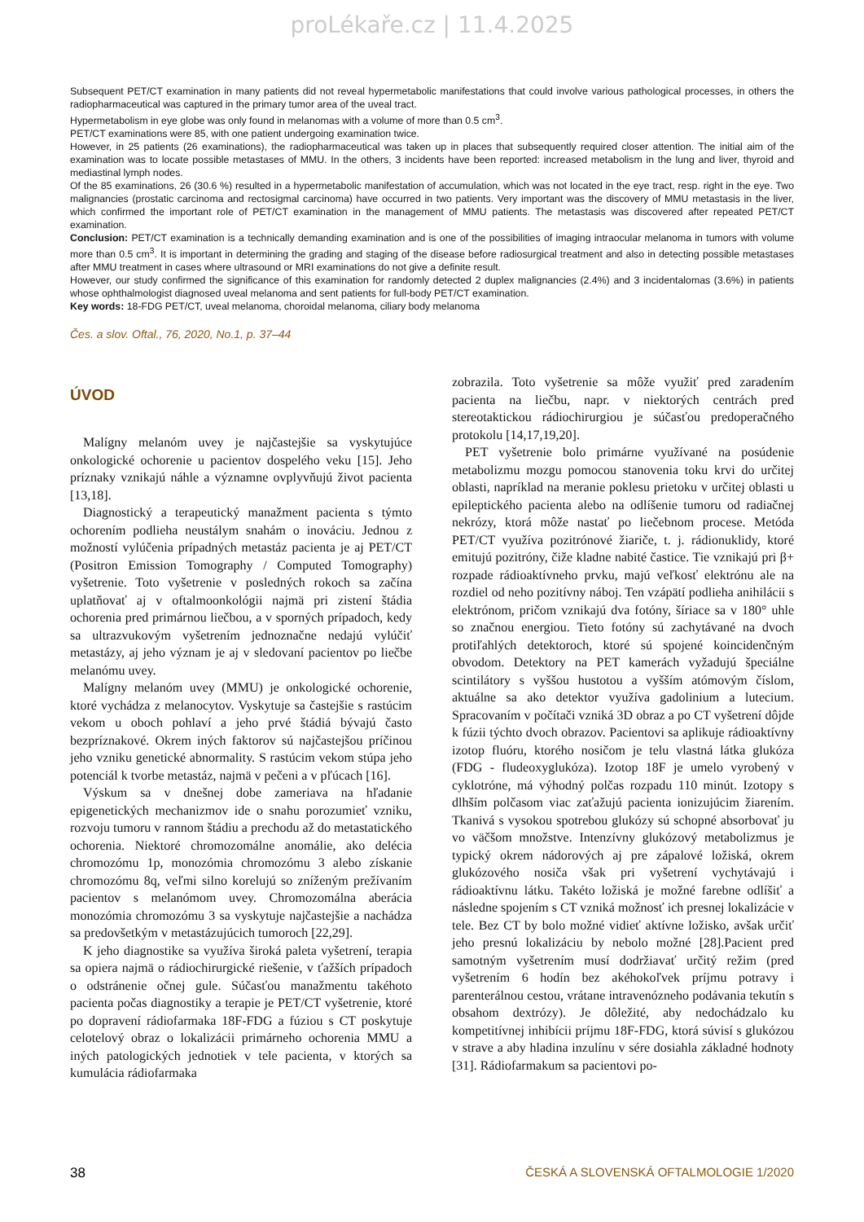proLékaře.cz | 11.4.2025
Subsequent PET/CT examination in many patients did not reveal hypermetabolic manifestations that could involve various pathological processes, in others the radiopharmaceutical was captured in the primary tumor area of the uveal tract.
Hypermetabolism in eye globe was only found in melanomas with a volume of more than 0.5 cm<sup>3</sup>.
PET/CT examinations were 85, with one patient undergoing examination twice.
However, in 25 patients (26 examinations), the radiopharmaceutical was taken up in places that subsequently required closer attention. The initial aim of the examination was to locate possible metastases of MMU. In the others, 3 incidents have been reported: increased metabolism in the lung and liver, thyroid and mediastinal lymph nodes.
Of the 85 examinations, 26 (30.6 %) resulted in a hypermetabolic manifestation of accumulation, which was not located in the eye tract, resp. right in the eye. Two malignancies (prostatic carcinoma and rectosigmal carcinoma) have occurred in two patients. Very important was the discovery of MMU metastasis in the liver, which confirmed the important role of PET/CT examination in the management of MMU patients. The metastasis was discovered after repeated PET/CT examination.
Conclusion: PET/CT examination is a technically demanding examination and is one of the possibilities of imaging intraocular melanoma in tumors with volume more than 0.5 cm<sup>3</sup>. It is important in determining the grading and staging of the disease before radiosurgical treatment and also in detecting possible metastases after MMU treatment in cases where ultrasound or MRI examinations do not give a definite result.
However, our study confirmed the significance of this examination for randomly detected 2 duplex malignancies (2.4%) and 3 incidentalomas (3.6%) in patients whose ophthalmologist diagnosed uveal melanoma and sent patients for full-body PET/CT examination.
Key words: 18-FDG PET/CT, uveal melanoma, choroidal melanoma, ciliary body melanoma
Čes. a slov. Oftal., 76, 2020, No.1, p. 37–44
ÚVOD
Malígny melanóm uvey je najčastejšie sa vyskytujúce onkologické ochorenie u pacientov dospelého veku [15]. Jeho príznaky vznikajú náhle a významne ovplyvňujú život pacienta [13,18].
Diagnostický a terapeutický manažment pacienta s týmto ochorením podlieha neustálym snahám o inováciu. Jednou z možností vylúčenia prípadných metastáz pacienta je aj PET/CT (Positron Emission Tomography / Computed Tomography) vyšetrenie. Toto vyšetrenie v posledných rokoch sa začína uplatňovať aj v oftalmoonkológii najmä pri zistení štádia ochorenia pred primárnou liečbou, a v sporných prípadoch, kedy sa ultrazvukovým vyšetrením jednoznačne nedajú vylúčiť metastázy, aj jeho význam je aj v sledovaní pacientov po liečbe melanómu uvey.
Malígny melanóm uvey (MMU) je onkologické ochorenie, ktoré vychádza z melanocytov. Vyskytuje sa častejšie s rastúcim vekom u oboch pohlaví a jeho prvé štádiá bývajú často bezpríznakové. Okrem iných faktorov sú najčastejšou príčinou jeho vzniku genetické abnormality. S rastúcim vekom stúpa jeho potenciál k tvorbe metastáz, najmä v pečeni a v pľúcach [16].
Výskum sa v dnešnej dobe zameriava na hľadanie epigenetických mechanizmov ide o snahu porozumieť vzniku, rozvoju tumoru v rannom štádiu a prechodu až do metastatického ochorenia. Niektoré chromozomálne anomálie, ako delécia chromozómu 1p, monozómia chromozómu 3 alebo získanie chromozómu 8q, veľmi silno korelujú so zníženým prežívaním pacientov s melanómom uvey. Chromozomálna aberácia monozómia chromozómu 3 sa vyskytuje najčastejšie a nachádza sa predovšetkým v metastázujúcich tumoroch [22,29].
K jeho diagnostike sa využíva široká paleta vyšetrení, terapia sa opiera najmä o rádiochirurgické riešenie, v ťažších prípadoch o odstránenie očnej gule. Súčasťou manažmentu takéhoto pacienta počas diagnostiky a terapie je PET/CT vyšetrenie, ktoré po dopravení rádiofarmaka 18F-FDG a fúziou s CT poskytuje celotelový obraz o lokalizácii primárneho ochorenia MMU a iných patologických jednotiek v tele pacienta, v ktorých sa kumulácia rádiofarmaka
zobrazila. Toto vyšetrenie sa môže využiť pred zaradením pacienta na liečbu, napr. v niektorých centrách pred stereotaktickou rádiochirurgiou je súčasťou predoperačného protokolu [14,17,19,20].
PET vyšetrenie bolo primárne využívané na posúdenie metabolizmu mozgu pomocou stanovenia toku krvi do určitej oblasti, napríklad na meranie poklesu prietoku v určitej oblasti u epileptického pacienta alebo na odlíšenie tumoru od radiačnej nekrózy, ktorá môže nastať po liečebnom procese. Metóda PET/CT využíva pozitrónové žiariče, t. j. rádionuklidy, ktoré emitujú pozitróny, čiže kladne nabité častice. Tie vznikajú pri β+ rozpade rádioaktívneho prvku, majú veľkosť elektrónu ale na rozdiel od neho pozitívny náboj. Ten vzápätí podlieha anihilácii s elektrónom, pričom vznikajú dva fotóny, šíriace sa v 180° uhle so značnou energiou. Tieto fotóny sú zachytávané na dvoch protiľahlých detektoroch, ktoré sú spojené koincidenčným obvodom. Detektory na PET kamerách vyžadujú špeciálne scintilátory s vyššou hustotou a vyšším atómovým číslom, aktuálne sa ako detektor využíva gadolinium a lutecium. Spracovaním v počítači vzniká 3D obraz a po CT vyšetrení dôjde k fúzii týchto dvoch obrazov. Pacientovi sa aplikuje rádioaktívny izotop fluóru, ktorého nosičom je telu vlastná látka glukóza (FDG - fludeoxyglukóza). Izotop 18F je umelo vyrobený v cyklotróne, má výhodný polčas rozpadu 110 minút. Izotopy s dlhším polčasom viac zaťažujú pacienta ionizujúcim žiarením. Tkanivá s vysokou spotrebou glukózy sú schopné absorbovať ju vo väčšom množstve. Intenzívny glukózový metabolizmus je typický okrem nádorových aj pre zápalové ložiská, okrem glukózového nosiča však pri vyšetrení vychytávajú i rádioaktívnu látku. Takéto ložiská je možné farebne odlíšiť a následne spojením s CT vzniká možnosť ich presnej lokalizácie v tele. Bez CT by bolo možné vidieť aktívne ložisko, avšak určiť jeho presnú lokalizáciu by nebolo možné [28].Pacient pred samotným vyšetrením musí dodržiavať určitý režim (pred vyšetrením 6 hodín bez akéhokoľvek príjmu potravy i parenterálnou cestou, vrátane intravenózneho podávania tekutín s obsahom dextrózy). Je dôležité, aby nedochádzalo ku kompetitívnej inhibícii príjmu 18F-FDG, ktorá súvisí s glukózou v strave a aby hladina inzulínu v sére dosiahla základné hodnoty [31]. Rádiofarmakum sa pacientovi po-
38 ČESKÁ A SLOVENSKÁ OFTALMOLOGIE 1/2020